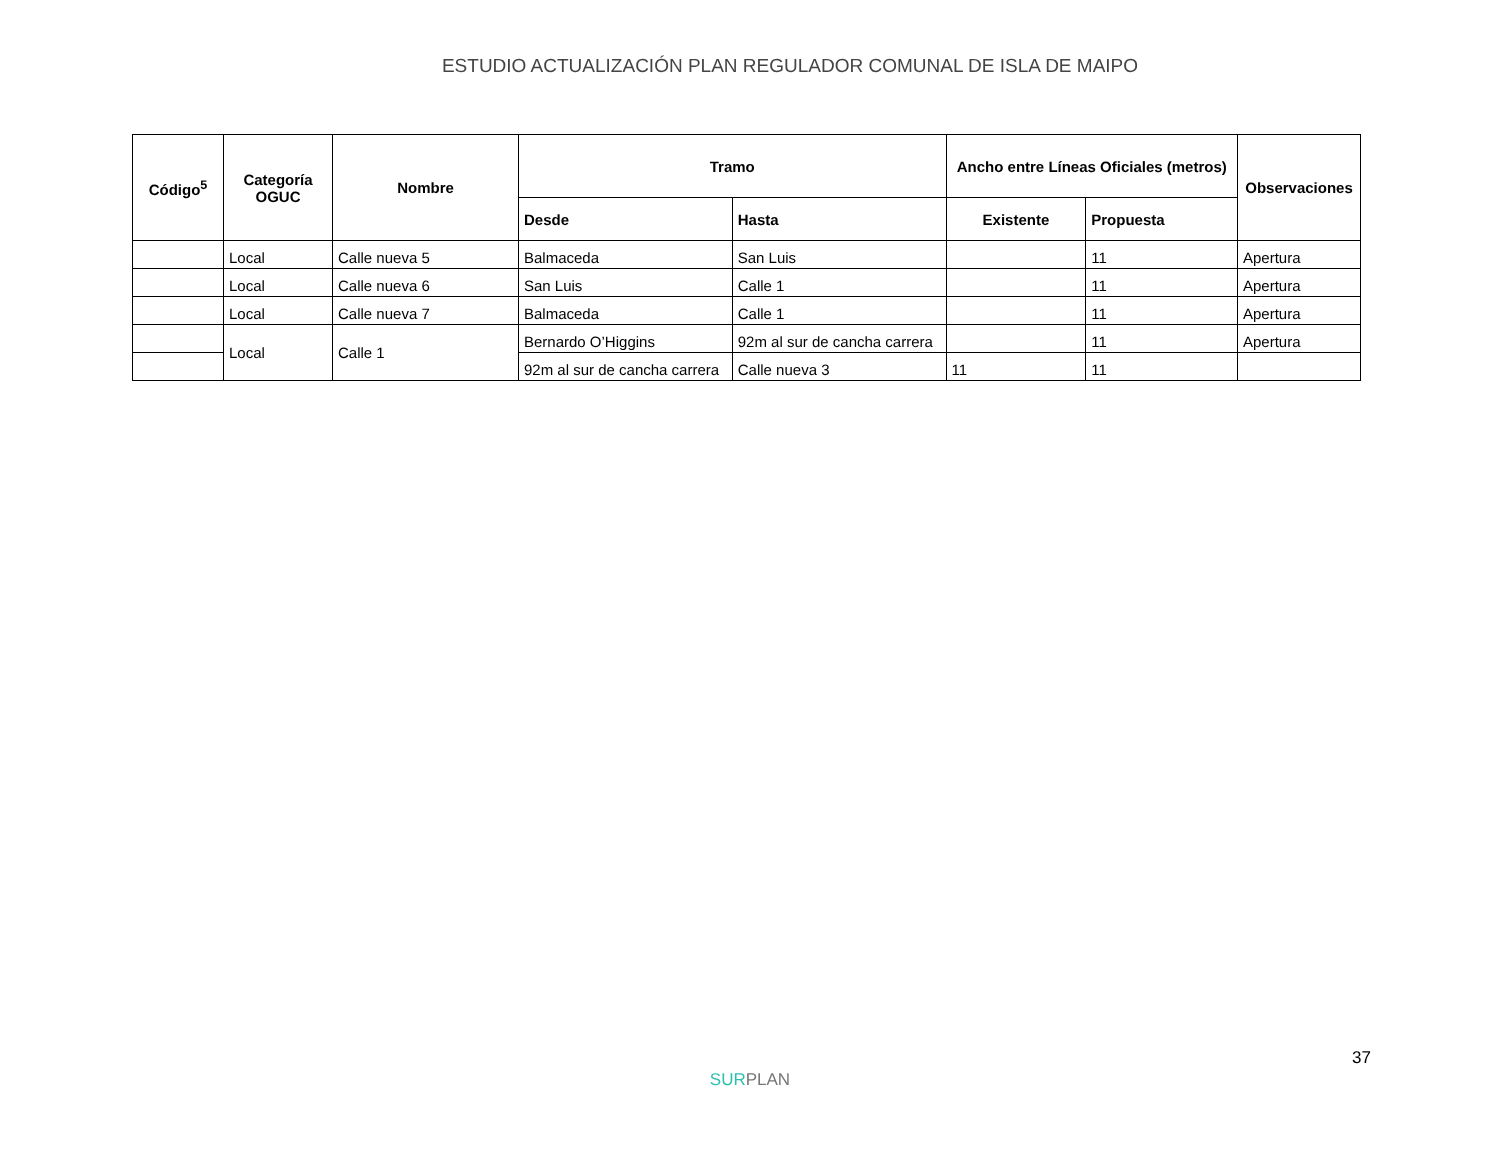ESTUDIO ACTUALIZACIÓN PLAN REGULADOR COMUNAL DE ISLA DE MAIPO
| Código<sup>5</sup> | Categoría OGUC | Nombre | Tramo | | Ancho entre Líneas Oficiales (metros) | | Observaciones |
| --- | --- | --- | --- | --- | --- | --- | --- |
| | | | Desde | Hasta | Existente | Propuesta | |
| | Local | Calle nueva 5 | Balmaceda | San Luis | | 11 | Apertura |
| | Local | Calle nueva 6 | San Luis | Calle 1 | | 11 | Apertura |
| | Local | Calle nueva 7 | Balmaceda | Calle 1 | | 11 | Apertura |
| | Local | Calle 1 | Bernardo O’Higgins | 92m al sur de cancha carrera | | 11 | Apertura |
| | | | 92m al sur de cancha carrera | Calle nueva 3 | 11 | 11 | |
37
SURPLAN